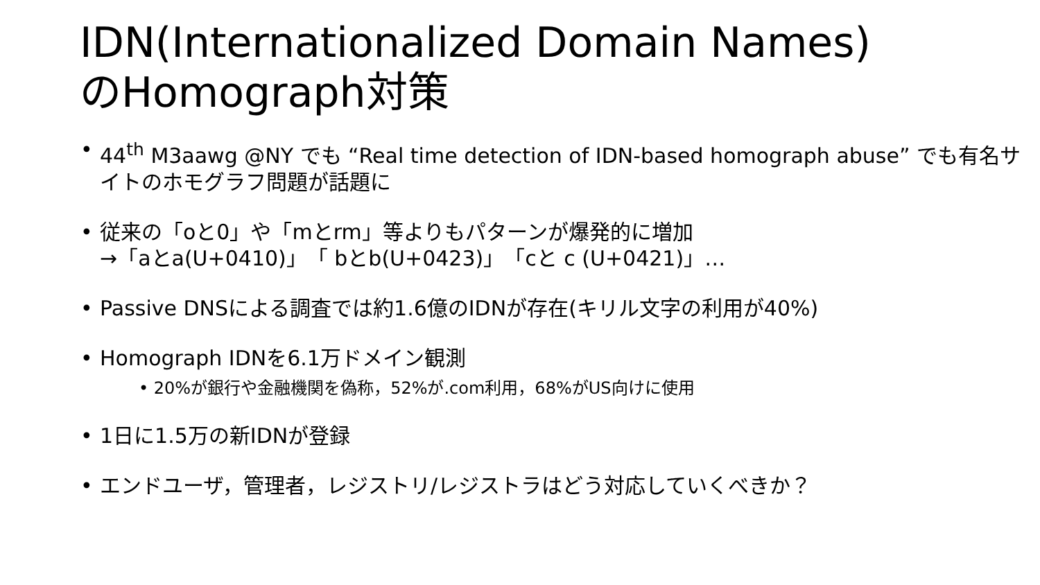IDN(Internationalized Domain Names)
のHomograph対策
• 44<sup>th</sup> M3aawg @NY でも “Real time detection of IDN-based homograph abuse” でも有名サイトのホモグラフ問題が話題に
• 従来の「oと0」や「mとrm」等よりもパターンが爆発的に増加
→「aとa(U+0410)」「 bとb(U+0423)」「cと c (U+0421)」…
• Passive DNSによる調査では約1.6億のIDNが存在(キリル文字の利用が40%)
• Homograph IDNを6.1万ドメイン観測
• 20%が銀行や金融機関を偽称，52%が.com利用，68%がUS向けに使用
• 1日に1.5万の新IDNが登録
• エンドユーザ，管理者，レジストリ/レジストラはどう対応していくべきか？